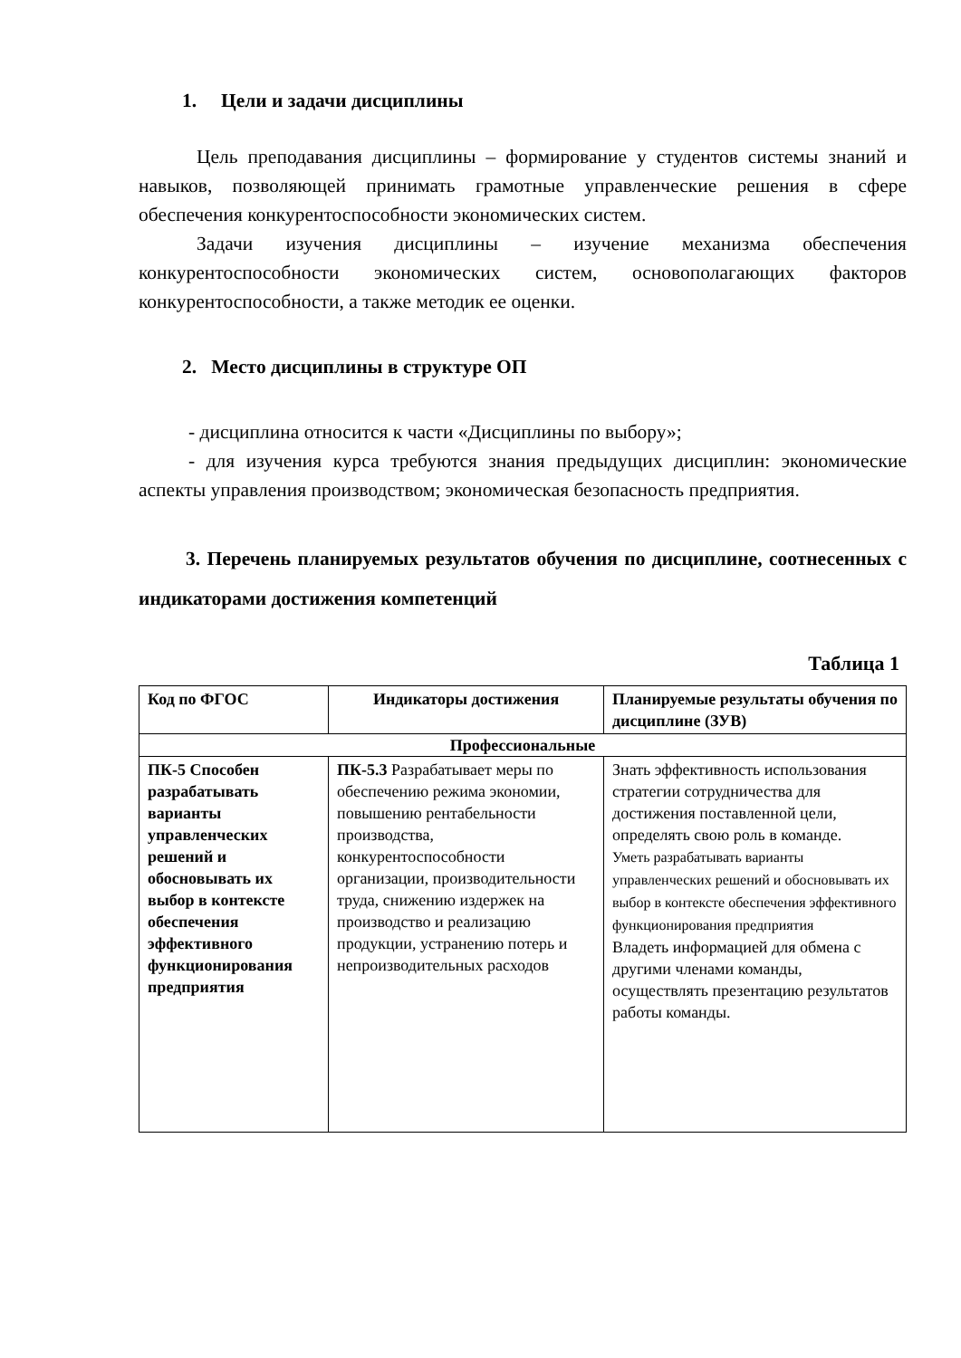1. Цели и задачи дисциплины
Цель преподавания дисциплины – формирование у студентов системы знаний и навыков, позволяющей принимать грамотные управленческие решения в сфере обеспечения конкурентоспособности экономических систем.
Задачи изучения дисциплины – изучение механизма обеспечения конкурентоспособности экономических систем, основополагающих факторов конкурентоспособности, а также методик ее оценки.
2. Место дисциплины в структуре ОП
- дисциплина относится к части «Дисциплины по выбору»;
- для изучения курса требуются знания предыдущих дисциплин: экономические аспекты управления производством; экономическая безопасность предприятия.
3. Перечень планируемых результатов обучения по дисциплине, соотнесенных с индикаторами достижения компетенций
Таблица 1
| Код по ФГОС | Индикаторы достижения | Планируемые результаты обучения по дисциплине (ЗУВ) |
| --- | --- | --- |
| Профессиональные | | |
| ПК-5 Способен разрабатывать варианты управленческих решений и обосновывать их выбор в контексте обеспечения эффективного функционирования предприятия | ПК-5.3 Разрабатывает меры по обеспечению режима экономии, повышению рентабельности производства, конкурентоспособности организации, производительности труда, снижению издержек на производство и реализацию продукции, устранению потерь и непроизводительных расходов | Знать эффективность использования стратегии сотрудничества для достижения поставленной цели, определять свою роль в команде. Уметь разрабатывать варианты управленческих решений и обосновывать их выбор в контексте обеспечения эффективного функционирования предприятия Владеть информацией для обмена с другими членами команды, осуществлять презентацию результатов работы команды. |